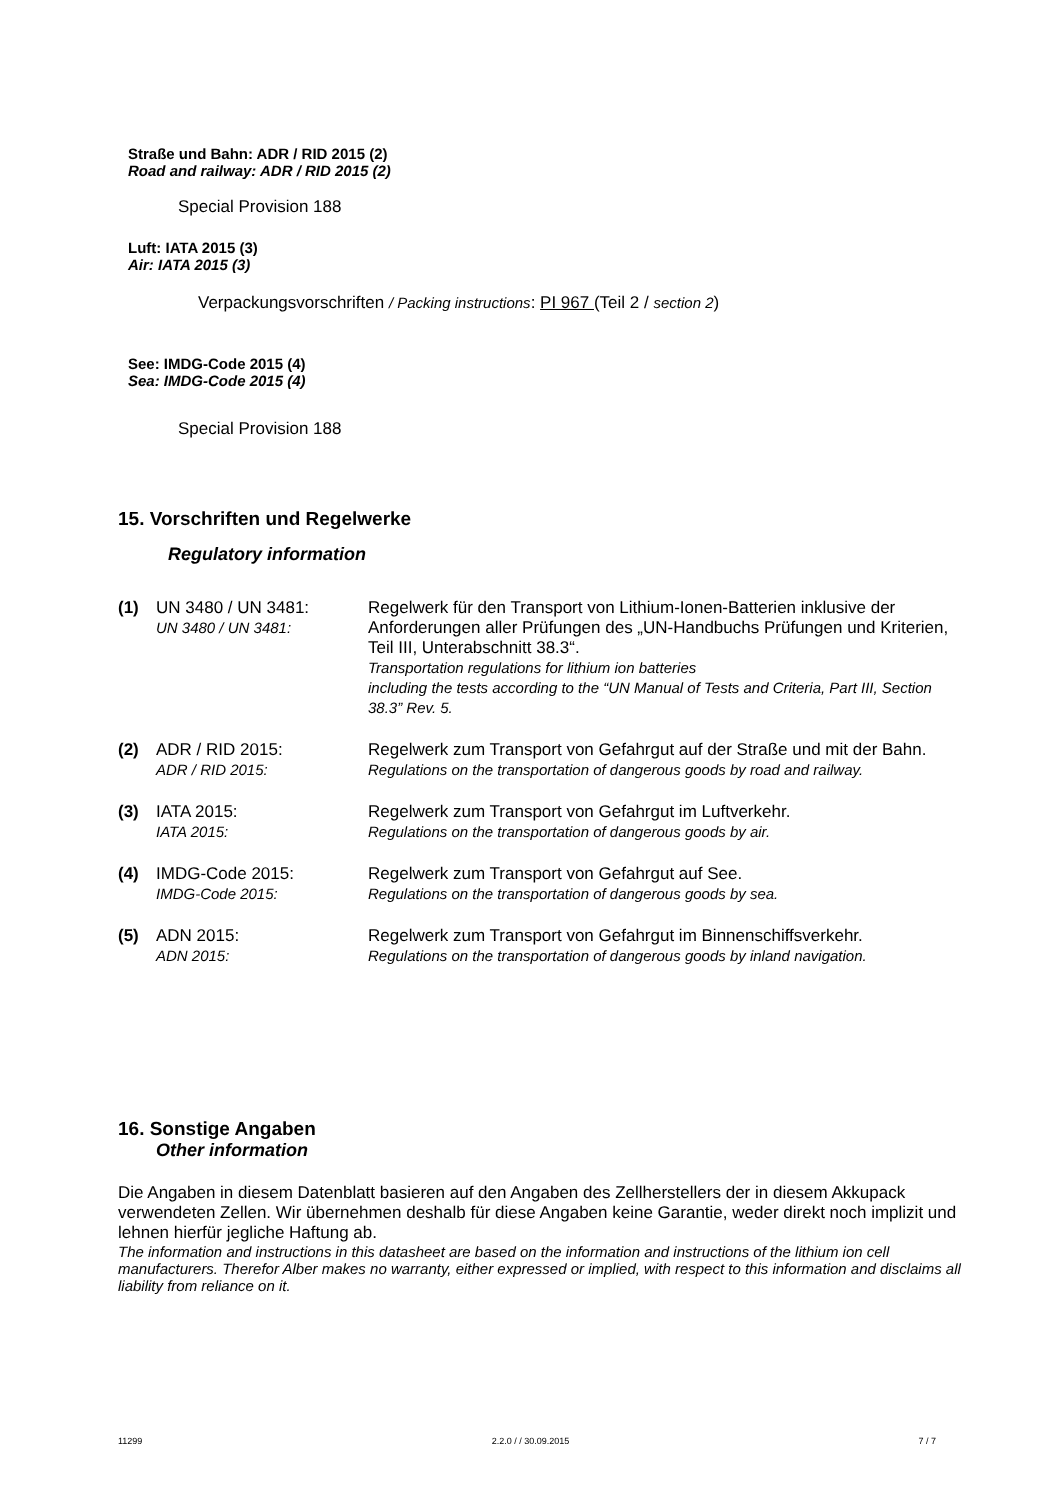Straße und Bahn: ADR / RID 2015 (2)
Road and railway: ADR / RID 2015 (2)
Special Provision 188
Luft: IATA 2015 (3)
Air: IATA 2015 (3)
Verpackungsvorschriften / Packing instructions: PI 967 (Teil 2 / section 2)
See: IMDG-Code 2015 (4)
Sea: IMDG-Code 2015 (4)
Special Provision 188
15. Vorschriften und Regelwerke
Regulatory information
| (1) | UN 3480 / UN 3481: UN 3480 / UN 3481: | Regelwerk für den Transport von Lithium-Ionen-Batterien inklusive der Anforderungen aller Prüfungen des „UN-Handbuchs Prüfungen und Kriterien, Teil III, Unterabschnitt 38.3“. Transportation regulations for lithium ion batteries including the tests according to the “UN Manual of Tests and Criteria, Part III, Section 38.3” Rev. 5. |
| (2) | ADR / RID 2015: ADR / RID 2015: | Regelwerk zum Transport von Gefahrgut auf der Straße und mit der Bahn. Regulations on the transportation of dangerous goods by road and railway. |
| (3) | IATA 2015: IATA 2015: | Regelwerk zum Transport von Gefahrgut im Luftverkehr. Regulations on the transportation of dangerous goods by air. |
| (4) | IMDG-Code 2015: IMDG-Code 2015: | Regelwerk zum Transport von Gefahrgut auf See. Regulations on the transportation of dangerous goods by sea. |
| (5) | ADN 2015: ADN 2015: | Regelwerk zum Transport von Gefahrgut im Binnenschiffsverkehr. Regulations on the transportation of dangerous goods by inland navigation. |
16. Sonstige Angaben
Other information
Die Angaben in diesem Datenblatt basieren auf den Angaben des Zellherstellers der in diesem Akkupack verwendeten Zellen. Wir übernehmen deshalb für diese Angaben keine Garantie, weder direkt noch implizit und lehnen hierfür jegliche Haftung ab.
The information and instructions in this datasheet are based on the information and instructions of the lithium ion cell manufacturers. Therefor Alber makes no warranty, either expressed or implied, with respect to this information and disclaims all liability from reliance on it.
11299 2.2.0 / / 30.09.2015 7 / 7